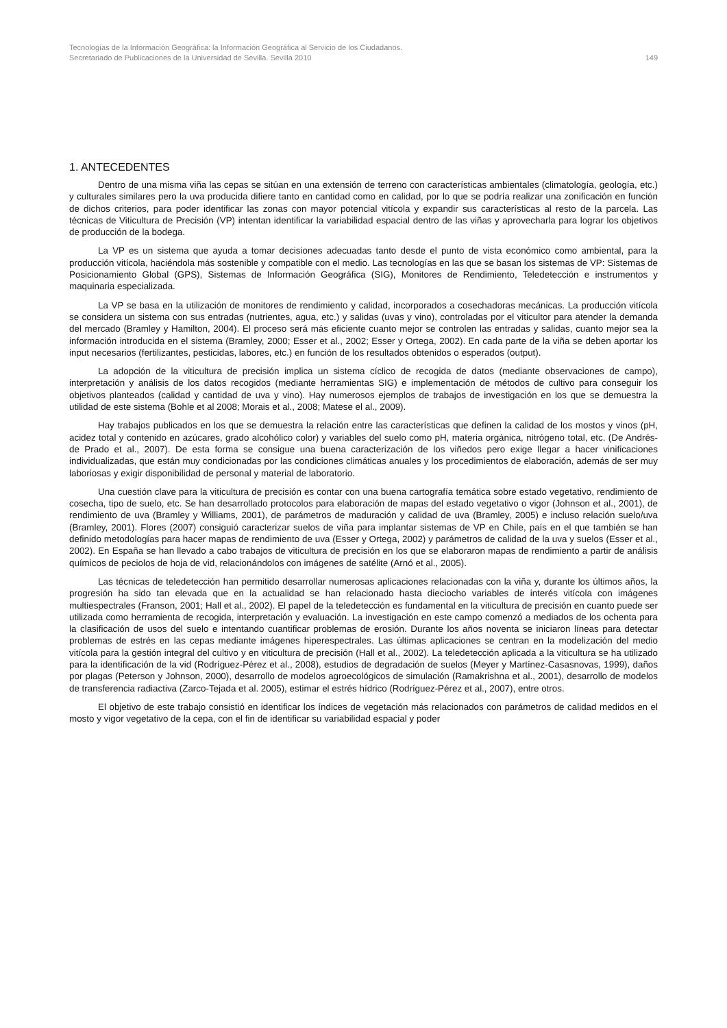Tecnologías de la Información Geográfica: la Información Geográfica al Servicio de los Ciudadanos.
Secretariado de Publicaciones de la Universidad de Sevilla. Sevilla 2010 149
1. ANTECEDENTES
Dentro de una misma viña las cepas se sitúan en una extensión de terreno con características ambientales (climatología, geología, etc.) y culturales similares pero la uva producida difiere tanto en cantidad como en calidad, por lo que se podría realizar una zonificación en función de dichos criterios, para poder identificar las zonas con mayor potencial vitícola y expandir sus características al resto de la parcela. Las técnicas de Viticultura de Precisión (VP) intentan identificar la variabilidad espacial dentro de las viñas y aprovecharla para lograr los objetivos de producción de la bodega.
La VP es un sistema que ayuda a tomar decisiones adecuadas tanto desde el punto de vista económico como ambiental, para la producción vitícola, haciéndola más sostenible y compatible con el medio. Las tecnologías en las que se basan los sistemas de VP: Sistemas de Posicionamiento Global (GPS), Sistemas de Información Geográfica (SIG), Monitores de Rendimiento, Teledetección e instrumentos y maquinaria especializada.
La VP se basa en la utilización de monitores de rendimiento y calidad, incorporados a cosechadoras mecánicas. La producción vitícola se considera un sistema con sus entradas (nutrientes, agua, etc.) y salidas (uvas y vino), controladas por el viticultor para atender la demanda del mercado (Bramley y Hamilton, 2004). El proceso será más eficiente cuanto mejor se controlen las entradas y salidas, cuanto mejor sea la información introducida en el sistema (Bramley, 2000; Esser et al., 2002; Esser y Ortega, 2002). En cada parte de la viña se deben aportar los input necesarios (fertilizantes, pesticidas, labores, etc.) en función de los resultados obtenidos o esperados (output).
La adopción de la viticultura de precisión implica un sistema cíclico de recogida de datos (mediante observaciones de campo), interpretación y análisis de los datos recogidos (mediante herramientas SIG) e implementación de métodos de cultivo para conseguir los objetivos planteados (calidad y cantidad de uva y vino). Hay numerosos ejemplos de trabajos de investigación en los que se demuestra la utilidad de este sistema (Bohle et al 2008; Morais et al., 2008; Matese el al., 2009).
Hay trabajos publicados en los que se demuestra la relación entre las características que definen la calidad de los mostos y vinos (pH, acidez total y contenido en azúcares, grado alcohólico color) y variables del suelo como pH, materia orgánica, nitrógeno total, etc. (De Andrés-de Prado et al., 2007). De esta forma se consigue una buena caracterización de los viñedos pero exige llegar a hacer vinificaciones individualizadas, que están muy condicionadas por las condiciones climáticas anuales y los procedimientos de elaboración, además de ser muy laboriosas y exigir disponibilidad de personal y material de laboratorio.
Una cuestión clave para la viticultura de precisión es contar con una buena cartografía temática sobre estado vegetativo, rendimiento de cosecha, tipo de suelo, etc. Se han desarrollado protocolos para elaboración de mapas del estado vegetativo o vigor (Johnson et al., 2001), de rendimiento de uva (Bramley y Williams, 2001), de parámetros de maduración y calidad de uva (Bramley, 2005) e incluso relación suelo/uva (Bramley, 2001). Flores (2007) consiguió caracterizar suelos de viña para implantar sistemas de VP en Chile, país en el que también se han definido metodologías para hacer mapas de rendimiento de uva (Esser y Ortega, 2002) y parámetros de calidad de la uva y suelos (Esser et al., 2002). En España se han llevado a cabo trabajos de viticultura de precisión en los que se elaboraron mapas de rendimiento a partir de análisis químicos de peciolos de hoja de vid, relacionándolos con imágenes de satélite (Arnó et al., 2005).
Las técnicas de teledetección han permitido desarrollar numerosas aplicaciones relacionadas con la viña y, durante los últimos años, la progresión ha sido tan elevada que en la actualidad se han relacionado hasta dieciocho variables de interés vitícola con imágenes multiespectrales (Franson, 2001; Hall et al., 2002). El papel de la teledetección es fundamental en la viticultura de precisión en cuanto puede ser utilizada como herramienta de recogida, interpretación y evaluación. La investigación en este campo comenzó a mediados de los ochenta para la clasificación de usos del suelo e intentando cuantificar problemas de erosión. Durante los años noventa se iniciaron líneas para detectar problemas de estrés en las cepas mediante imágenes hiperespectrales. Las últimas aplicaciones se centran en la modelización del medio vitícola para la gestión integral del cultivo y en viticultura de precisión (Hall et al., 2002). La teledetección aplicada a la viticultura se ha utilizado para la identificación de la vid (Rodríguez-Pérez et al., 2008), estudios de degradación de suelos (Meyer y Martínez-Casasnovas, 1999), daños por plagas (Peterson y Johnson, 2000), desarrollo de modelos agroecológicos de simulación (Ramakrishna et al., 2001), desarrollo de modelos de transferencia radiactiva (Zarco-Tejada et al. 2005), estimar el estrés hídrico (Rodríguez-Pérez et al., 2007), entre otros.
El objetivo de este trabajo consistió en identificar los índices de vegetación más relacionados con parámetros de calidad medidos en el mosto y vigor vegetativo de la cepa, con el fin de identificar su variabilidad espacial y poder